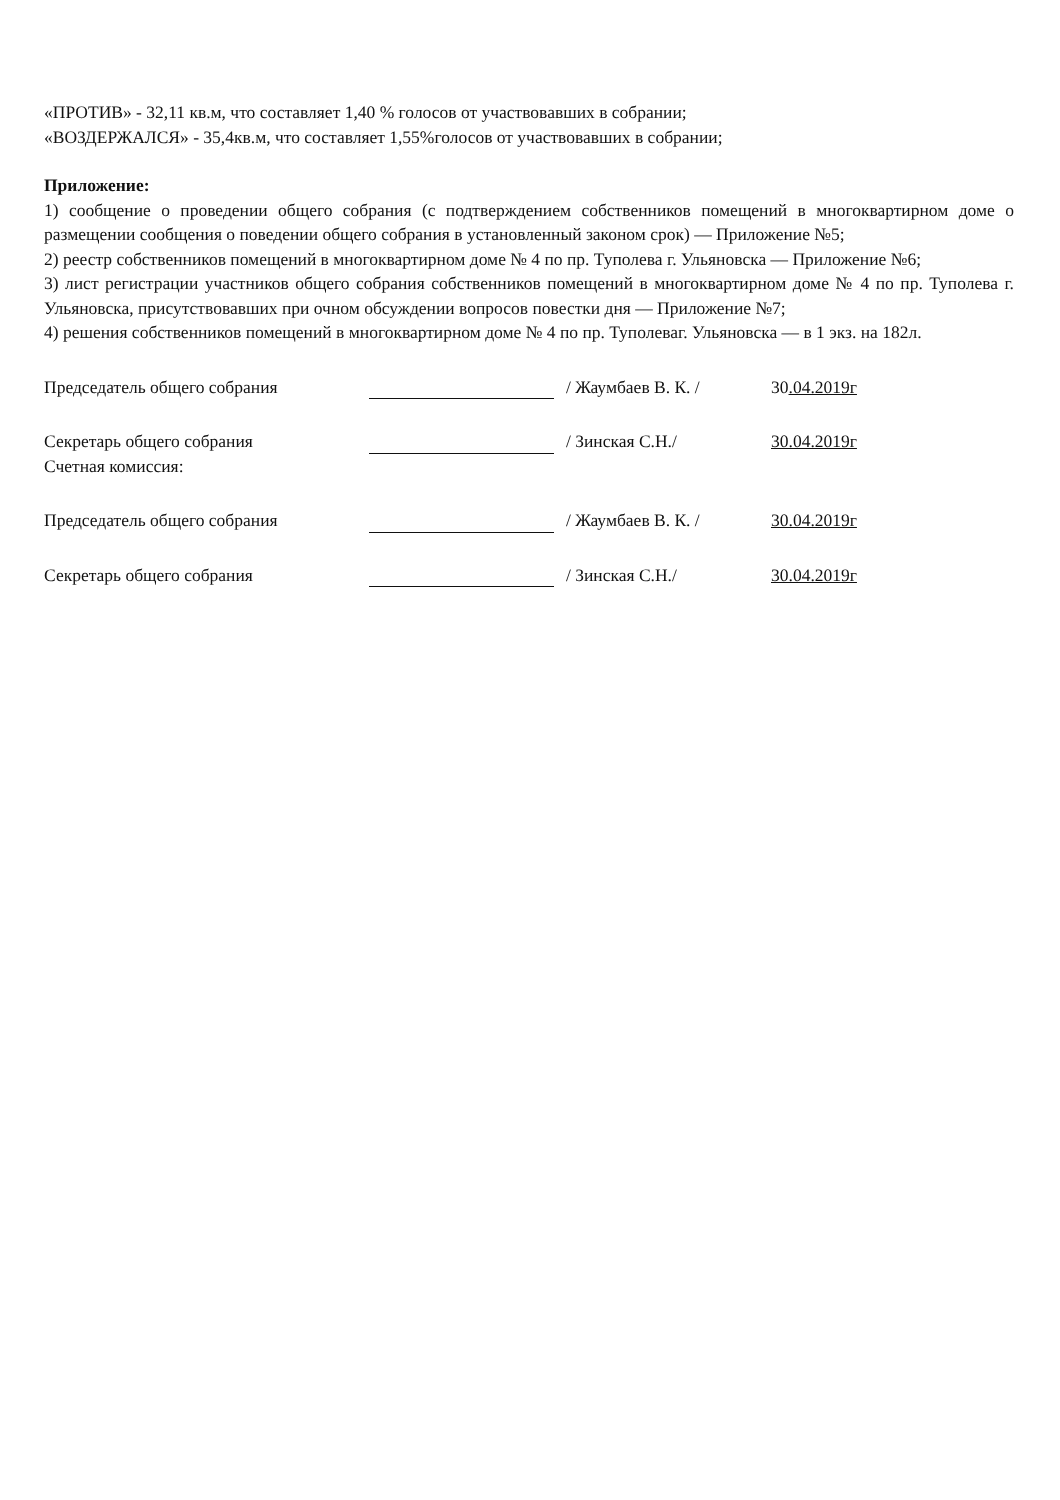«ПРОТИВ» - 32,11 кв.м, что составляет 1,40 % голосов от участвовавших в собрании;
«ВОЗДЕРЖАЛСЯ» - 35,4кв.м, что составляет 1,55%голосов от участвовавших в собрании;
Приложение:
1) сообщение о проведении общего собрания (с подтверждением собственников помещений в многоквартирном доме о размещении сообщения о поведении общего собрания в установленный законом срок) — Приложение №5;
2) реестр собственников помещений в многоквартирном доме № 4 по пр. Туполева г. Ульяновска — Приложение №6;
3) лист регистрации участников общего собрания собственников помещений в многоквартирном доме № 4 по пр. Туполева г. Ульяновска, присутствовавших при очном обсуждении вопросов повестки дня — Приложение №7;
4) решения собственников помещений в многоквартирном доме № 4 по пр. Туполеваг. Ульяновска — в 1 экз. на 182л.
Председатель общего собрания / Жаумбаев В. К. / 30.04.2019г
Секретарь общего собрания / Зинская С.Н./ 30.04.2019г
Счетная комиссия:
Председатель общего собрания / Жаумбаев В. К. / 30.04.2019г
Секретарь общего собрания / Зинская С.Н./ 30.04.2019г